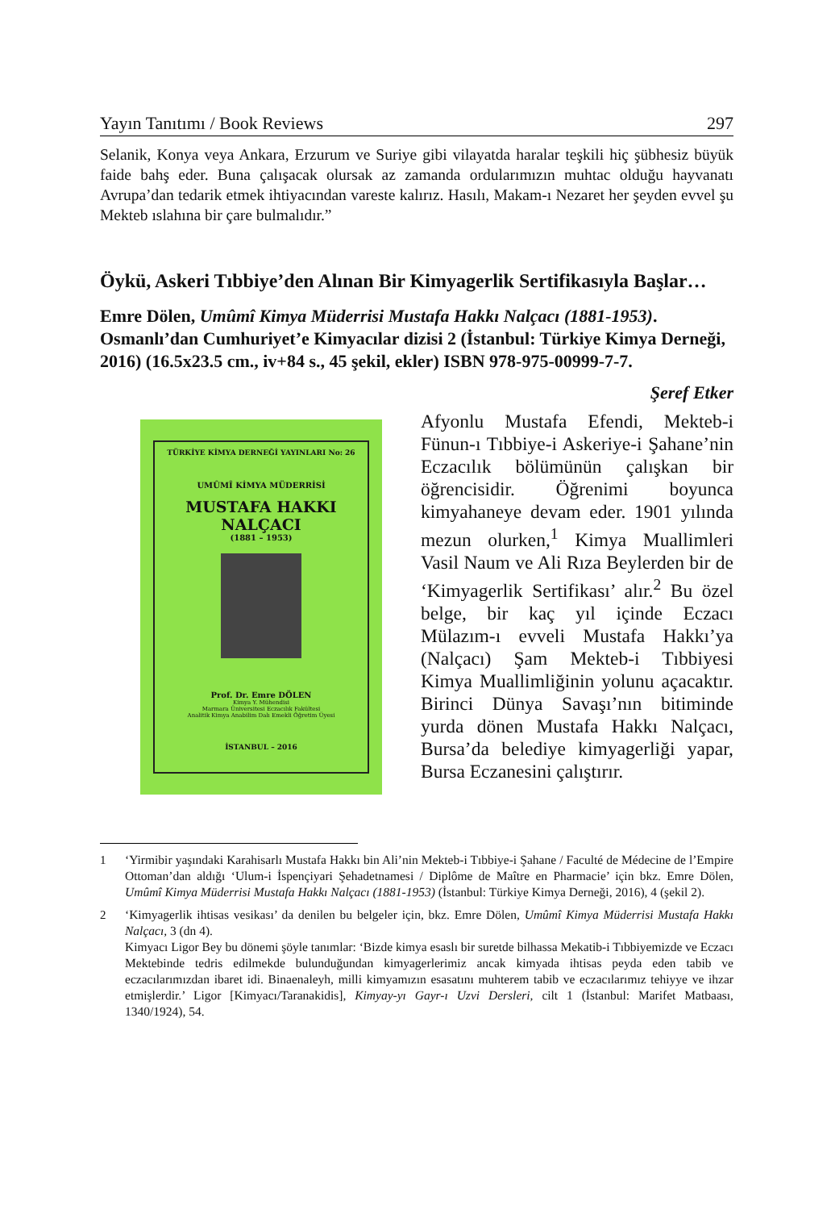Yayın Tanıtımı / Book Reviews 297
Selanik, Konya veya Ankara, Erzurum ve Suriye gibi vilayatda haralar teşkili hiç şübhesiz büyük faide bahş eder. Buna çalışacak olursak az zamanda ordularımızın muhtac olduğu hayvanatı Avrupa’dan tedarik etmek ihtiyacından vareste kalırız. Hasılı, Makam-ı Nezaret her şeyden evvel şu Mekteb ıslahına bir çare bulmalıdır.”
Öykü, Askeri Tıbbiye’den Alınan Bir Kimyagerlik Sertifikasıyla Başlar…
Emre Dölen, Umûmî Kimya Müderrisi Mustafa Hakkı Nalçacı (1881-1953). Osmanlı’dan Cumhuriyet’e Kimyacılar dizisi 2 (İstanbul: Türkiye Kimya Derneği, 2016) (16.5x23.5 cm., iv+84 s., 45 şekil, ekler) ISBN 978-975-00999-7-7.
Şeref Etker
TÜRKİYE KİMYA DERNEĞİ YAYINLARI No: 26
UMÛMÎ KİMYA MÜDERRİSİ
MUSTAFA HAKKI NALÇACI
(1881 – 1953)
Prof. Dr. Emre DÖLEN
Kimya Y. Mühendisi
Marmara Üniversitesi Eczacılık Fakültesi
Analitik Kimya Anabilim Dalı Emekli Öğretim Üyesi
İSTANBUL – 2016
Afyonlu Mustafa Efendi, Mekteb-i Fünun-ı Tıbbiye-i Askeriye-i Şahane’nin Eczacılık bölümünün çalışkan bir öğrencisidir. Öğrenimi boyunca kimyahaneye devam eder. 1901 yılında mezun olurken,<sup>1</sup> Kimya Muallimleri Vasil Naum ve Ali Rıza Beylerden bir de ‘Kimyagerlik Sertifikası’ alır.<sup>2</sup> Bu özel belge, bir kaç yıl içinde Eczacı Mülazım-ı evveli Mustafa Hakkı’ya (Nalçacı) Şam Mekteb-i Tıbbiyesi Kimya Muallimliğinin yolunu açacaktır. Birinci Dünya Savaşı’nın bitiminde yurda dönen Mustafa Hakkı Nalçacı, Bursa’da belediye kimyagerliği yapar, Bursa Eczanesini çalıştırır.
1 ‘Yirmibir yaşındaki Karahisarlı Mustafa Hakkı bin Ali’nin Mekteb-i Tıbbiye-i Şahane / Faculté de Médecine de l’Empire Ottoman’dan aldığı ‘Ulum-i İspençiyari Şehadetnamesi / Diplôme de Maître en Pharmacie’ için bkz. Emre Dölen, Umûmî Kimya Müderrisi Mustafa Hakkı Nalçacı (1881-1953) (İstanbul: Türkiye Kimya Derneği, 2016), 4 (şekil 2).
2 ‘Kimyagerlik ihtisas vesikası’ da denilen bu belgeler için, bkz. Emre Dölen, Umûmî Kimya Müderrisi Mustafa Hakkı Nalçacı, 3 (dn 4).
Kimyacı Ligor Bey bu dönemi şöyle tanımlar: ‘Bizde kimya esaslı bir suretde bilhassa Mekatib-i Tıbbiyemizde ve Eczacı Mektebinde tedris edilmekde bulunduğundan kimyagerlerimiz ancak kimyada ihtisas peyda eden tabib ve eczacılarımızdan ibaret idi. Binaenaleyh, milli kimyamızın esasatını muhterem tabib ve eczacılarımız tehiyye ve ihzar etmişlerdir.’ Ligor [Kimyacı/Taranakidis], Kimyay-yı Gayr-ı Uzvi Dersleri, cilt 1 (İstanbul: Marifet Matbaası, 1340/1924), 54.